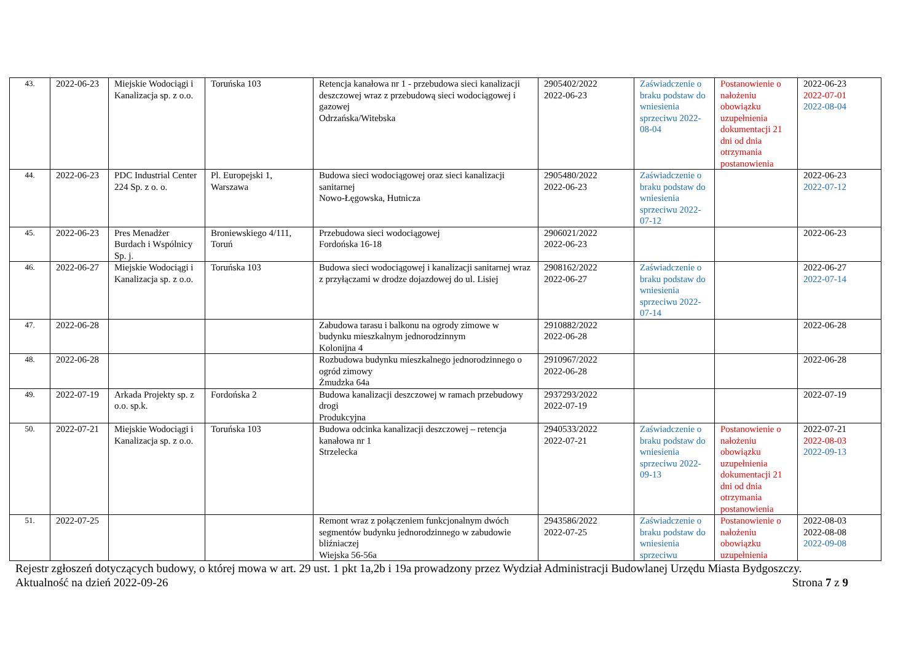| 43. | 2022-06-23 | Miejskie Wodociągi i Kanalizacja sp. z o.o. | Toruńska 103 | Retencja kanałowa nr 1 - przebudowa sieci kanalizacji deszczowej wraz z przebudową sieci wodociągowej i gazowej Odrzańska/Witebska | 2905402/2022 2022-06-23 | Zaświadczenie o braku podstaw do wniesienia sprzeciwu 2022-08-04 | Postanowienie o nałożeniu obowiązku uzupełnienia dokumentacji 21 dni od dnia otrzymania postanowienia | 2022-06-23 2022-07-01 2022-08-04 |
| 44. | 2022-06-23 | PDC Industrial Center 224 Sp. z o. o. | Pl. Europejski 1, Warszawa | Budowa sieci wodociągowej oraz sieci kanalizacji sanitarnej Nowo-Łęgowska, Hutnicza | 2905480/2022 2022-06-23 | Zaświadczenie o braku podstaw do wniesienia sprzeciwu 2022-07-12 | | 2022-06-23 2022-07-12 |
| 45. | 2022-06-23 | Pres Menadżer Burdach i Wspólnicy Sp. j. | Broniewskiego 4/111, Toruń | Przebudowa sieci wodociągowej Fordońska 16-18 | 2906021/2022 2022-06-23 | | | 2022-06-23 |
| 46. | 2022-06-27 | Miejskie Wodociągi i Kanalizacja sp. z o.o. | Toruńska 103 | Budowa sieci wodociągowej i kanalizacji sanitarnej wraz z przyłączami w drodze dojazdowej do ul. Lisiej | 2908162/2022 2022-06-27 | Zaświadczenie o braku podstaw do wniesienia sprzeciwu 2022-07-14 | | 2022-06-27 2022-07-14 |
| 47. | 2022-06-28 | | | Zabudowa tarasu i balkonu na ogrody zimowe w budynku mieszkalnym jednorodzinnym Kolonijna 4 | 2910882/2022 2022-06-28 | | | 2022-06-28 |
| 48. | 2022-06-28 | | | Rozbudowa budynku mieszkalnego jednorodzinnego o ogród zimowy Żmudzka 64a | 2910967/2022 2022-06-28 | | | 2022-06-28 |
| 49. | 2022-07-19 | Arkada Projekty sp. z o.o. sp.k. | Fordońska 2 | Budowa kanalizacji deszczowej w ramach przebudowy drogi Produkcyjna | 2937293/2022 2022-07-19 | | | 2022-07-19 |
| 50. | 2022-07-21 | Miejskie Wodociągi i Kanalizacja sp. z o.o. | Toruńska 103 | Budowa odcinka kanalizacji deszczowej – retencja kanałowa nr 1 Strzelecka | 2940533/2022 2022-07-21 | Zaświadczenie o braku podstaw do wniesienia sprzeciwu 2022-09-13 | Postanowienie o nałożeniu obowiązku uzupełnienia dokumentacji 21 dni od dnia otrzymania postanowienia | 2022-07-21 2022-08-03 2022-09-13 |
| 51. | 2022-07-25 | | | Remont wraz z połączeniem funkcjonalnym dwóch segmentów budynku jednorodzinnego w zabudowie bliźniaczej Wiejska 56-56a | 2943586/2022 2022-07-25 | Zaświadczenie o braku podstaw do wniesienia sprzeciwu | Postanowienie o nałożeniu obowiązku uzupełnienia | 2022-08-03 2022-08-08 2022-09-08 |
Rejestr zgłoszeń dotyczących budowy, o której mowa w art. 29 ust. 1 pkt 1a,2b i 19a prowadzony przez Wydział Administracji Budowlanej Urzędu Miasta Bydgoszczy.
Aktualność na dzień 2022-09-26 Strona 7 z 9